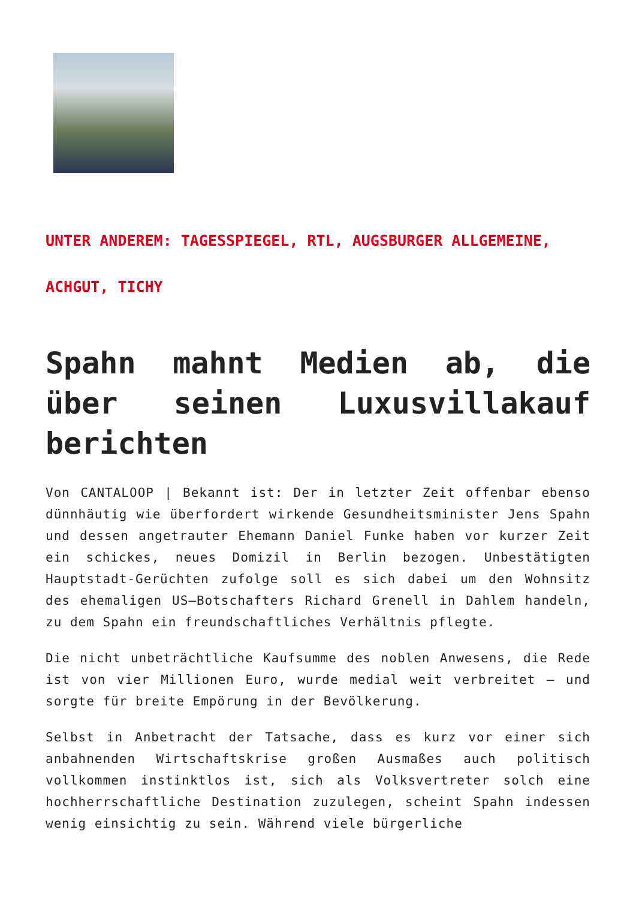UNTER ANDEREM: TAGESSPIEGEL, RTL, AUGSBURGER ALLGEMEINE, ACHGUT, TICHY
Spahn mahnt Medien ab, die über seinen Luxusvillakauf berichten
Von CANTALOOP | Bekannt ist: Der in letzter Zeit offenbar ebenso dünnhäutig wie überfordert wirkende Gesundheitsminister Jens Spahn und dessen angetrauter Ehemann Daniel Funke haben vor kurzer Zeit ein schickes, neues Domizil in Berlin bezogen. Unbestätigten Hauptstadt-Gerüchten zufolge soll es sich dabei um den Wohnsitz des ehemaligen US–Botschafters Richard Grenell in Dahlem handeln, zu dem Spahn ein freundschaftliches Verhältnis pflegte.
Die nicht unbeträchtliche Kaufsumme des noblen Anwesens, die Rede ist von vier Millionen Euro, wurde medial weit verbreitet – und sorgte für breite Empörung in der Bevölkerung.
Selbst in Anbetracht der Tatsache, dass es kurz vor einer sich anbahnenden Wirtschaftskrise großen Ausmaßes auch politisch vollkommen instinktlos ist, sich als Volksvertreter solch eine hochherrschaftliche Destination zuzulegen, scheint Spahn indessen wenig einsichtig zu sein. Während viele bürgerliche